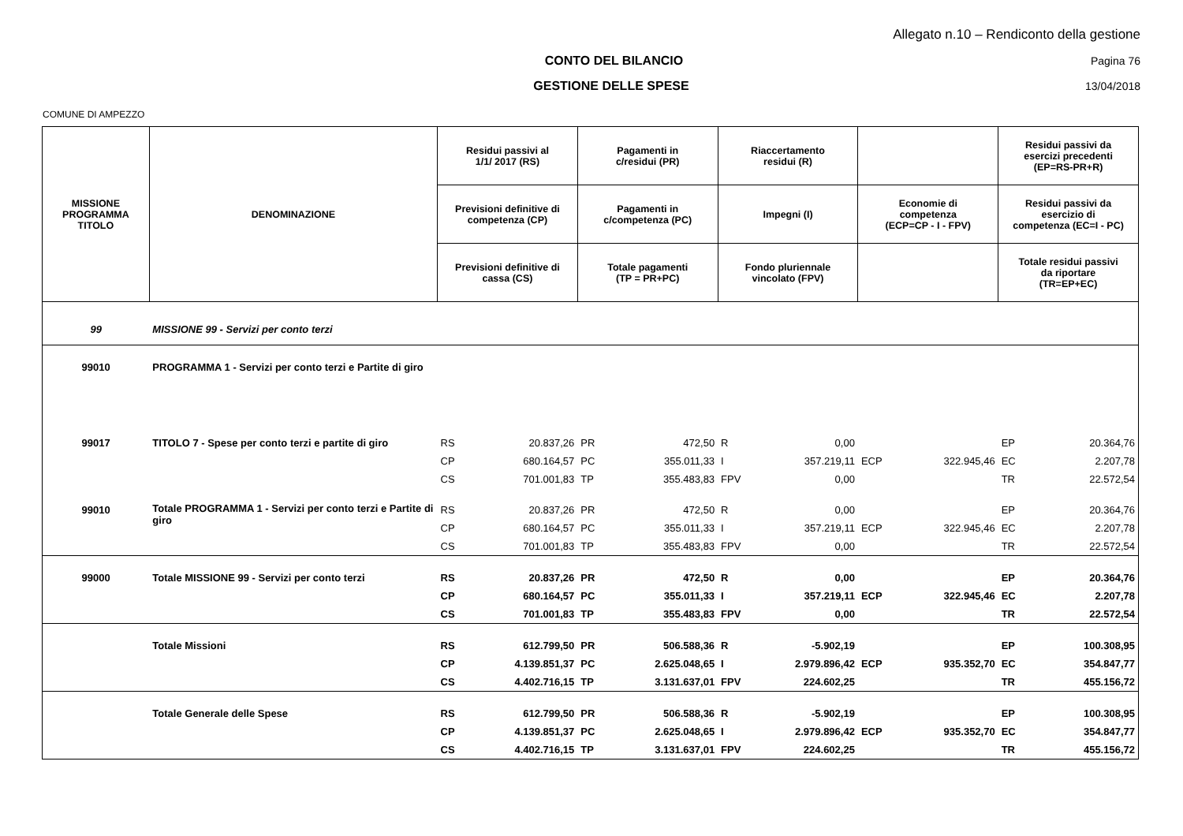Allegato n.10 – Rendiconto della gestione
CONTO DEL BILANCIO Pagina 76
GESTIONE DELLE SPESE 13/04/2018
COMUNE DI AMPEZZO
| MISSIONE PROGRAMMA TITOLO | DENOMINAZIONE | Residui passivi al 1/1/ 2017 (RS) | | Pagamenti in c/residui (PR) | | Riaccertamento residui (R) | | | | Residui passivi da esercizi precedenti (EP=RS-PR+R) | |
| --- | --- | --- | --- | --- | --- | --- | --- | --- | --- | --- | --- |
| | | Previsioni definitive di competenza (CP) | | Pagamenti in c/competenza (PC) | | Impegni (I) | | Economie di competenza (ECP=CP - I - FPV) | | Residui passivi da esercizio di competenza (EC=I - PC) | |
| | | Previsioni definitive di cassa (CS) | | Totale pagamenti (TP = PR+PC) | | Fondo pluriennale vincolato (FPV) | | | | Totale residui passivi da riportare (TR=EP+EC) | |
| 99 | MISSIONE 99 - Servizi per conto terzi | | | | | | | | | | |
| 99010 | PROGRAMMA 1 - Servizi per conto terzi e Partite di giro | | | | | | | | | | |
| 99017 | TITOLO 7 - Spese per conto terzi e partite di giro | RS | 20.837,26 | PR | 472,50 | R | 0,00 | | | EP | 20.364,76 |
| | | CP | 680.164,57 | PC | 355.011,33 | I | 357.219,11 | ECP | 322.945,46 | EC | 2.207,78 |
| | | CS | 701.001,83 | TP | 355.483,83 | FPV | 0,00 | | | TR | 22.572,54 |
| 99010 | Totale PROGRAMMA 1 - Servizi per conto terzi e Partite di giro | RS | 20.837,26 | PR | 472,50 | R | 0,00 | | | EP | 20.364,76 |
| | | CP | 680.164,57 | PC | 355.011,33 | I | 357.219,11 | ECP | 322.945,46 | EC | 2.207,78 |
| | | CS | 701.001,83 | TP | 355.483,83 | FPV | 0,00 | | | TR | 22.572,54 |
| 99000 | Totale MISSIONE 99 - Servizi per conto terzi | RS | 20.837,26 | PR | 472,50 | R | 0,00 | | | EP | 20.364,76 |
| | | CP | 680.164,57 | PC | 355.011,33 | I | 357.219,11 | ECP | 322.945,46 | EC | 2.207,78 |
| | | CS | 701.001,83 | TP | 355.483,83 | FPV | 0,00 | | | TR | 22.572,54 |
| | Totale Missioni | RS | 612.799,50 | PR | 506.588,36 | R | -5.902,19 | | | EP | 100.308,95 |
| | | CP | 4.139.851,37 | PC | 2.625.048,65 | I | 2.979.896,42 | ECP | 935.352,70 | EC | 354.847,77 |
| | | CS | 4.402.716,15 | TP | 3.131.637,01 | FPV | 224.602,25 | | | TR | 455.156,72 |
| | Totale Generale delle Spese | RS | 612.799,50 | PR | 506.588,36 | R | -5.902,19 | | | EP | 100.308,95 |
| | | CP | 4.139.851,37 | PC | 2.625.048,65 | I | 2.979.896,42 | ECP | 935.352,70 | EC | 354.847,77 |
| | | CS | 4.402.716,15 | TP | 3.131.637,01 | FPV | 224.602,25 | | | TR | 455.156,72 |